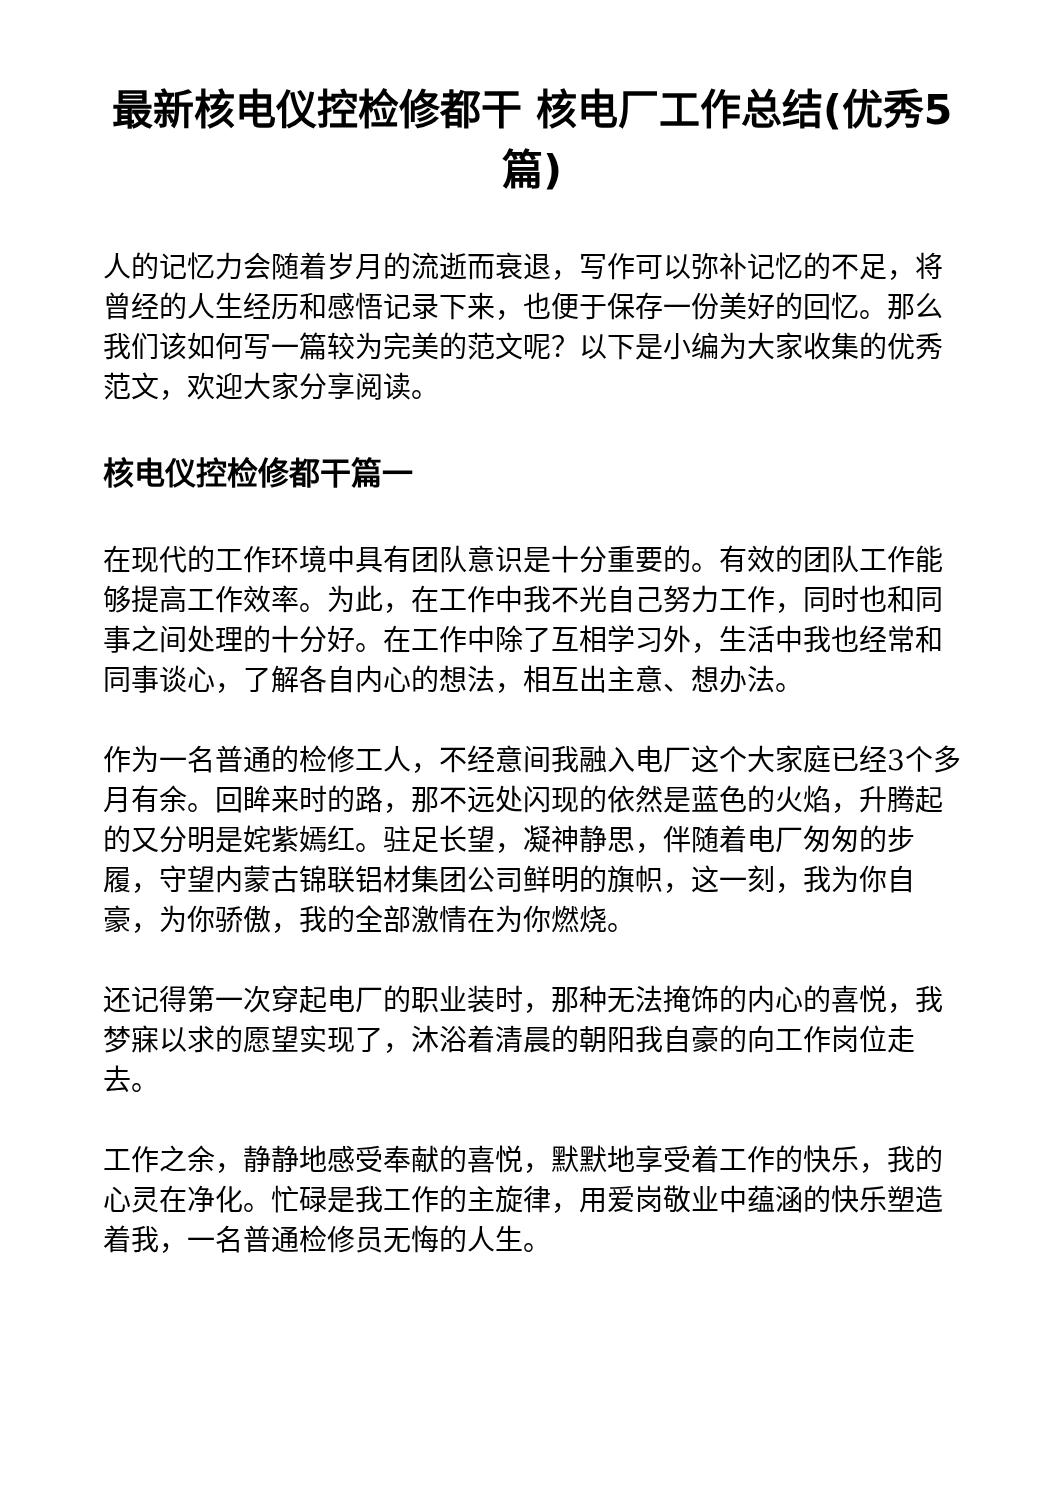最新核电仪控检修都干 核电厂工作总结(优秀5篇)
人的记忆力会随着岁月的流逝而衰退，写作可以弥补记忆的不足，将曾经的人生经历和感悟记录下来，也便于保存一份美好的回忆。那么我们该如何写一篇较为完美的范文呢？以下是小编为大家收集的优秀范文，欢迎大家分享阅读。
核电仪控检修都干篇一
在现代的工作环境中具有团队意识是十分重要的。有效的团队工作能够提高工作效率。为此，在工作中我不光自己努力工作，同时也和同事之间处理的十分好。在工作中除了互相学习外，生活中我也经常和同事谈心，了解各自内心的想法，相互出主意、想办法。
作为一名普通的检修工人，不经意间我融入电厂这个大家庭已经3个多月有余。回眸来时的路，那不远处闪现的依然是蓝色的火焰，升腾起的又分明是姹紫嫣红。驻足长望，凝神静思，伴随着电厂匆匆的步履，守望内蒙古锦联铝材集团公司鲜明的旗帜，这一刻，我为你自豪，为你骄傲，我的全部激情在为你燃烧。
还记得第一次穿起电厂的职业装时，那种无法掩饰的内心的喜悦，我梦寐以求的愿望实现了，沐浴着清晨的朝阳我自豪的向工作岗位走去。
工作之余，静静地感受奉献的喜悦，默默地享受着工作的快乐，我的心灵在净化。忙碌是我工作的主旋律，用爱岗敬业中蕴涵的快乐塑造着我，一名普通检修员无悔的人生。